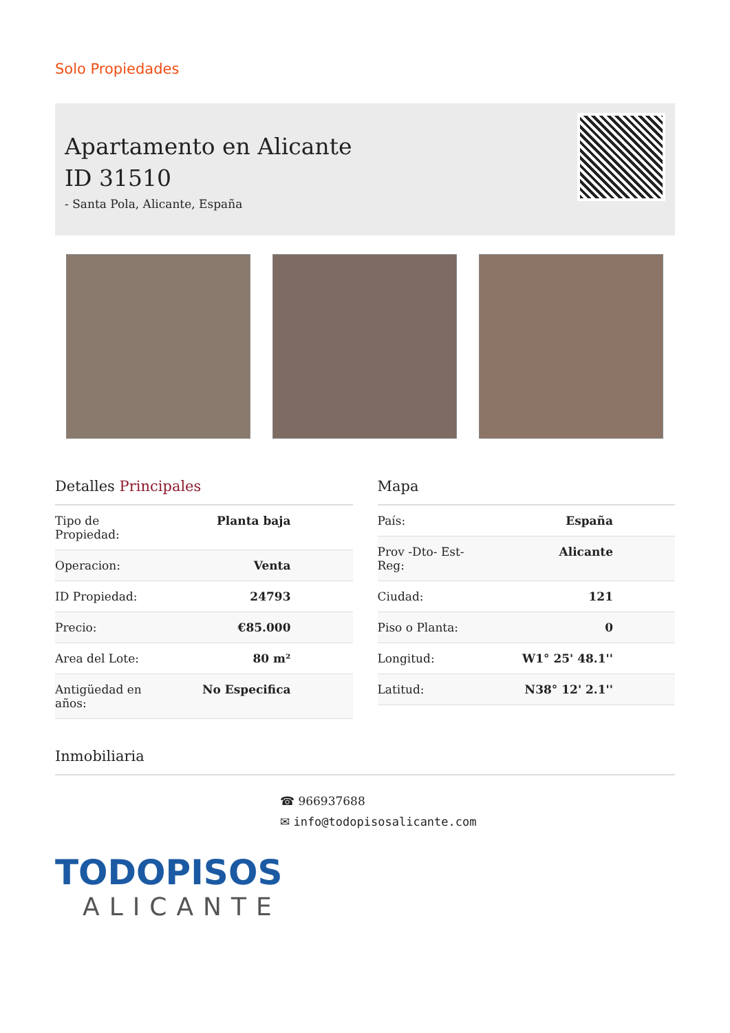Solo Propiedades
Apartamento en Alicante
ID 31510
- Santa Pola, Alicante, España
Detalles Principales
| Tipo de Propiedad: | Planta baja |
| Operacion: | Venta |
| ID Propiedad: | 24793 |
| Precio: | €85.000 |
| Area del Lote: | 80 m² |
| Antigüedad en años: | No Especifica |
Mapa
| País: | España |
| Prov -Dto- Est- Reg: | Alicante |
| Ciudad: | 121 |
| Piso o Planta: | 0 |
| Longitud: | W1° 25' 48.1'' |
| Latitud: | N38° 12' 2.1'' |
Inmobiliaria
☎ 966937688
✉ info@todopisosalicante.com
TODOPISOS
ALICANTE